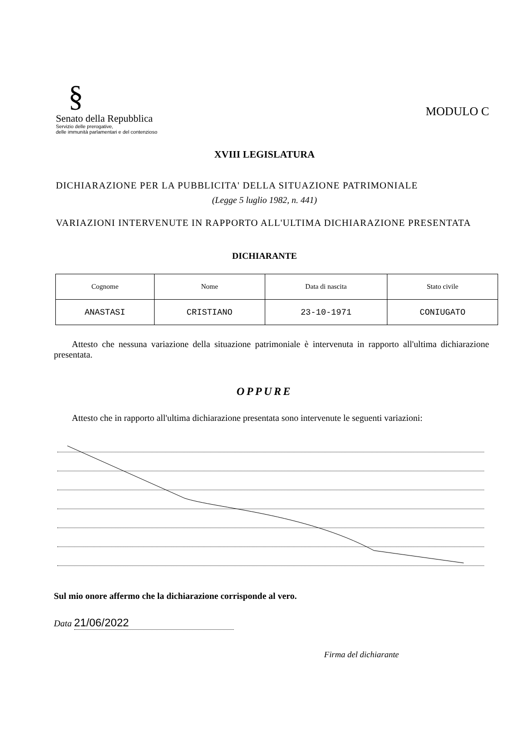§
Senato della Repubblica
Servizio delle prerogative,
delle immunità parlamentari e del contenzioso
MODULO C
XVIII LEGISLATURA
DICHIARAZIONE PER LA PUBBLICITA' DELLA SITUAZIONE PATRIMONIALE
(Legge 5 luglio 1982, n. 441)
VARIAZIONI INTERVENUTE IN RAPPORTO ALL'ULTIMA DICHIARAZIONE PRESENTATA
DICHIARANTE
| Cognome | Nome | Data di nascita | Stato civile |
| ANASTASI | CRISTIANO | 23-10-1971 | CONIUGATO |
Attesto che nessuna variazione della situazione patrimoniale è intervenuta in rapporto all'ultima dichiarazione presentata.
OPPURE
Attesto che in rapporto all'ultima dichiarazione presentata sono intervenute le seguenti variazioni:
Sul mio onore affermo che la dichiarazione corrisponde al vero.
Data 21/06/2022
Firma del dichiarante